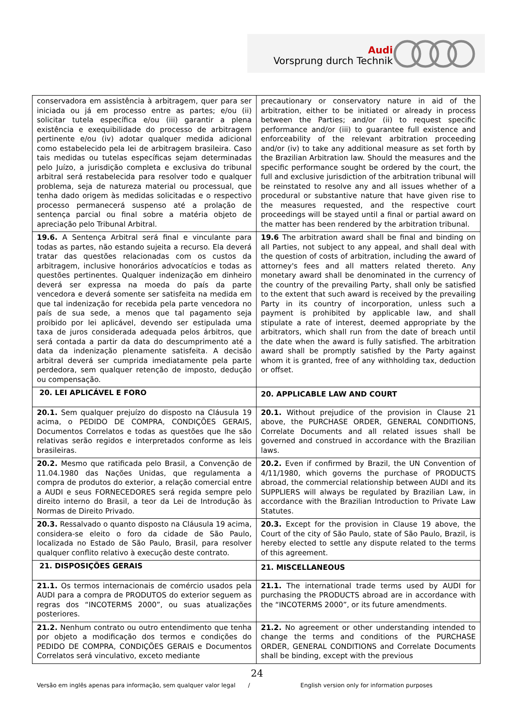Audi
Vorsprung durch Technik
| conservadora em assistência à arbitragem, quer para ser iniciada ou já em processo entre as partes; e/ou (ii) solicitar tutela específica e/ou (iii) garantir a plena existência e exequibilidade do processo de arbitragem pertinente e/ou (iv) adotar qualquer medida adicional como estabelecido pela lei de arbitragem brasileira. Caso tais medidas ou tutelas específicas sejam determinadas pelo Juízo, a jurisdição completa e exclusiva do tribunal arbitral será restabelecida para resolver todo e qualquer problema, seja de natureza material ou processual, que tenha dado origem às medidas solicitadas e o respectivo processo permanecerá suspenso até a prolação de sentença parcial ou final sobre a matéria objeto de apreciação pelo Tribunal Arbitral. | precautionary or conservatory nature in aid of the arbitration, either to be initiated or already in process between the Parties; and/or (ii) to request specific performance and/or (iii) to guarantee full existence and enforceability of the relevant arbitration proceeding and/or (iv) to take any additional measure as set forth by the Brazilian Arbitration law. Should the measures and the specific performance sought be ordered by the court, the full and exclusive jurisdiction of the arbitration tribunal will be reinstated to resolve any and all issues whether of a procedural or substantive nature that have given rise to the measures requested, and the respective court proceedings will be stayed until a final or partial award on the matter has been rendered by the arbitration tribunal. |
| 19.6. A Sentença Arbitral será final e vinculante para todas as partes, não estando sujeita a recurso. Ela deverá tratar das questões relacionadas com os custos da arbitragem, inclusive honorários advocatícios e todas as questões pertinentes. Qualquer indenização em dinheiro deverá ser expressa na moeda do país da parte vencedora e deverá somente ser satisfeita na medida em que tal indenização for recebida pela parte vencedora no país de sua sede, a menos que tal pagamento seja proibido por lei aplicável, devendo ser estipulada uma taxa de juros considerada adequada pelos árbitros, que será contada a partir da data do descumprimento até a data da indenização plenamente satisfeita. A decisão arbitral deverá ser cumprida imediatamente pela parte perdedora, sem qualquer retenção de imposto, dedução ou compensação. | 19.6 The arbitration award shall be final and binding on all Parties, not subject to any appeal, and shall deal with the question of costs of arbitration, including the award of attorney's fees and all matters related thereto. Any monetary award shall be denominated in the currency of the country of the prevailing Party, shall only be satisfied to the extent that such award is received by the prevailing Party in its country of incorporation, unless such a payment is prohibited by applicable law, and shall stipulate a rate of interest, deemed appropriate by the arbitrators, which shall run from the date of breach until the date when the award is fully satisfied. The arbitration award shall be promptly satisfied by the Party against whom it is granted, free of any withholding tax, deduction or offset. |
| 20. LEI APLICÁVEL E FORO | 20. APPLICABLE LAW AND COURT |
| 20.1. Sem qualquer prejuízo do disposto na Cláusula 19 acima, o PEDIDO DE COMPRA, CONDIÇÕES GERAIS, Documentos Correlatos e todas as questões que lhe são relativas serão regidos e interpretados conforme as leis brasileiras. | 20.1. Without prejudice of the provision in Clause 21 above, the PURCHASE ORDER, GENERAL CONDITIONS, Correlate Documents and all related issues shall be governed and construed in accordance with the Brazilian laws. |
| 20.2. Mesmo que ratificada pelo Brasil, a Convenção de 11.04.1980 das Nações Unidas, que regulamenta a compra de produtos do exterior, a relação comercial entre a AUDI e seus FORNECEDORES será regida sempre pelo direito interno do Brasil, a teor da Lei de Introdução às Normas de Direito Privado. | 20.2. Even if confirmed by Brazil, the UN Convention of 4/11/1980, which governs the purchase of PRODUCTS abroad, the commercial relationship between AUDI and its SUPPLIERS will always be regulated by Brazilian Law, in accordance with the Brazilian Introduction to Private Law Statutes. |
| 20.3. Ressalvado o quanto disposto na Cláusula 19 acima, considera-se eleito o foro da cidade de São Paulo, localizada no Estado de São Paulo, Brasil, para resolver qualquer conflito relativo à execução deste contrato. | 20.3. Except for the provision in Clause 19 above, the Court of the city of São Paulo, state of São Paulo, Brazil, is hereby elected to settle any dispute related to the terms of this agreement. |
| 21. DISPOSIÇÕES GERAIS | 21. MISCELLANEOUS |
| 21.1. Os termos internacionais de comércio usados pela AUDI para a compra de PRODUTOS do exterior seguem as regras dos “INCOTERMS 2000”, ou suas atualizações posteriores. | 21.1. The international trade terms used by AUDI for purchasing the PRODUCTS abroad are in accordance with the “INCOTERMS 2000”, or its future amendments. |
| 21.2. Nenhum contrato ou outro entendimento que tenha por objeto a modificação dos termos e condições do PEDIDO DE COMPRA, CONDIÇÕES GERAIS e Documentos Correlatos será vinculativo, exceto mediante | 21.2. No agreement or other understanding intended to change the terms and conditions of the PURCHASE ORDER, GENERAL CONDITIONS and Correlate Documents shall be binding, except with the previous |
24
Versão em inglês apenas para informação, sem qualquer valor legal / English version only for information purposes